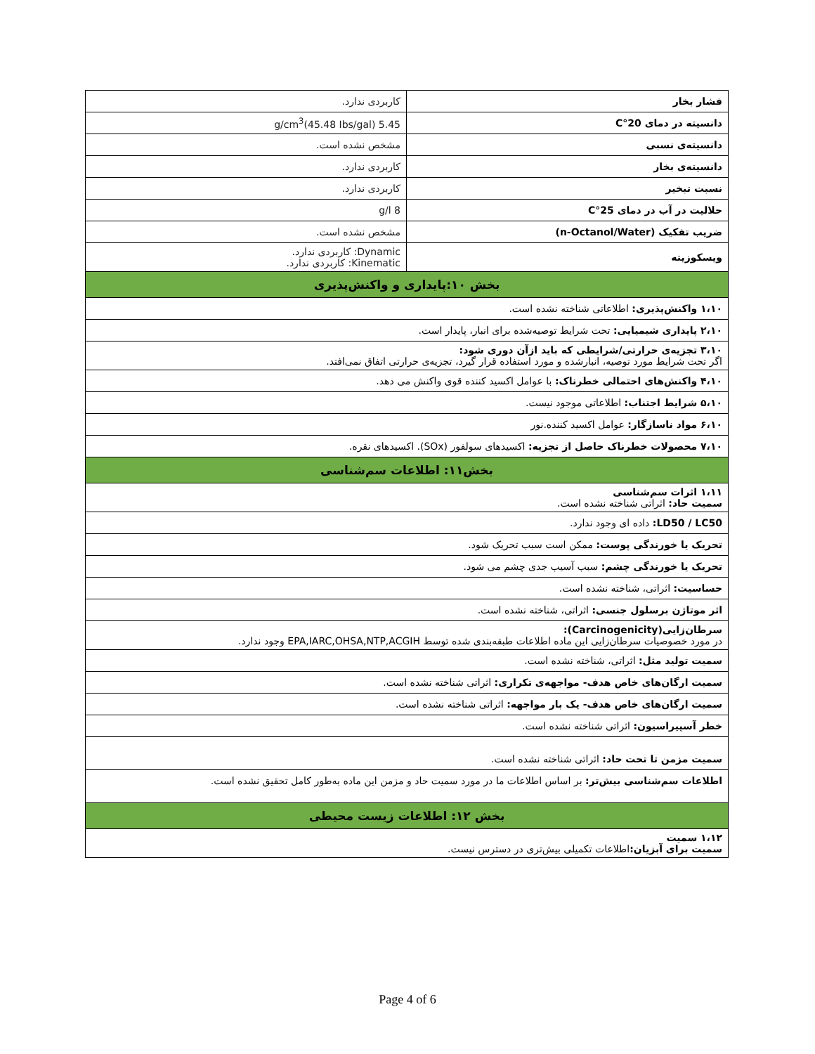| فشار بخار | کاربردی ندارد. |
| دانسیته در دمای 20°C | 5.45 g/cm<sup>3</sup>(45.48 Ibs/gal) |
| دانسیته‌ی نسبی | مشخص نشده است. |
| دانسیته‌ی بخار | کاربردی ندارد. |
| نسبت تبخیر | کاربردی ندارد. |
| حلالیت در آب در دمای 25°C | 8 g/l |
| ضریب تفکیک (n-Octanol/Water) | مشخص نشده است. |
| ویسکوزیته | Dynamic: کاربردی ندارد. Kinematic: کاربردی ندارد. |
| بخش ۱۰:پایداری و واکنش‌پذیری | |
| ۱،۱۰ واکنش‌پذیری: اطلاعاتی شناخته نشده است. | |
| ۲،۱۰ پایداری شیمیایی: تحت شرایط توصیه‌شده برای انبار، پایدار است. | |
| ۳،۱۰ تجزیه‌ی حرارتی/شرایطی که باید ازآن دوری شود: اگر تحت شرایط مورد توصیه، انبارشده و مورد استفاده قرار گیرد، تجزیه‌ی حرارتی اتفاق نمی‌افتد. | |
| ۴،۱۰ واکنش‌های احتمالی خطرناک: با عوامل اکسید کننده قوی واکنش می دهد. | |
| ۵،۱۰ شرایط اجتناب: اطلاعاتی موجود نیست. | |
| ۶،۱۰ مواد ناسازگار: عوامل اکسید کننده.نور | |
| ۷،۱۰ محصولات خطرناک حاصل از تجزیه: اکسیدهای سولفور (SOx). اکسیدهای نقره. | |
| بخش۱۱: اطلاعات سم‌شناسی | |
| ۱،۱۱ اثرات سم‌شناسی سمیت حاد: اثراتی شناخته نشده است. | |
| LD50 / LC50: داده ای وجود ندارد. | |
| تحریک یا خورندگی پوست: ممکن است سبب تحریک شود. | |
| تحریک یا خورندگی چشم: سبب آسیب جدی چشم می شود. | |
| حساسیت: اثراتی، شناخته نشده است. | |
| اثر موتاژن برسلول جنسی: اثراتی، شناخته نشده است. | |
| سرطان‌زایی(Carcinogenicity): در مورد خصوصیات سرطان‌زایی این ماده اطلاعات طبقه‌بندی شده توسط EPA,IARC,OHSA,NTP,ACGIH وجود ندارد. | |
| سمیت تولید مثل: اثراتی، شناخته نشده است. | |
| سمیت ارگان‌های خاص هدف- مواجهه‌ی تکراری: اثراتی شناخته نشده است. | |
| سمیت ارگان‌های خاص هدف- یک بار مواجهه: اثراتی شناخته نشده است. | |
| خطر آسپیراسیون: اثراتی شناخته نشده است. | |
| سمیت مزمن تا تحت حاد: اثراتی شناخته نشده است. | |
| اطلاعات سم‌شناسی بیش‌تر: بر اساس اطلاعات ما در مورد سمیت حاد و مزمن این ماده به‌طور کامل تحقیق نشده است. | |
| بخش ۱۲: اطلاعات زیست محیطی | |
| ۱،۱۲ سمیت سمیت برای آبزیان: اطلاعات تکمیلی بیش‌تری در دسترس نیست. | |
Page 4 of 6